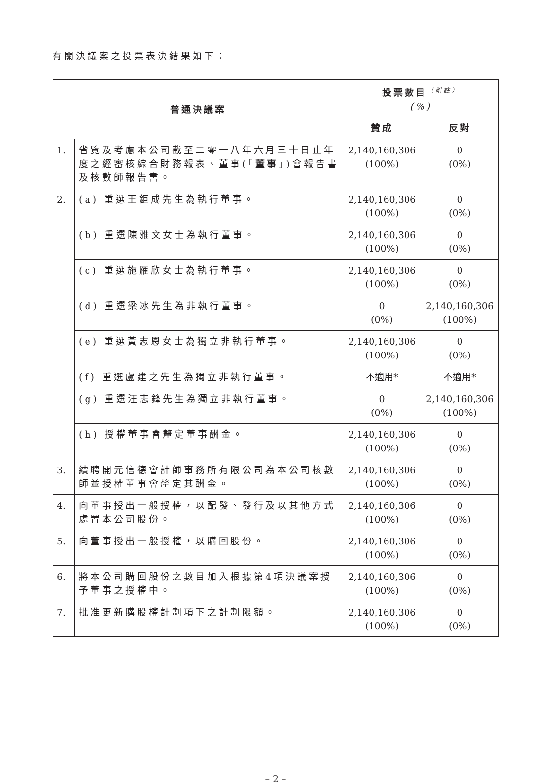有關決議案之投票表決結果如下：
| 普通決議案 | | 投票數目<sup>（附註）</sup> (%) | |
| --- | --- | --- | --- |
| | | 贊成 | 反對 |
| 1. | 省覽及考慮本公司截至二零一八年六月三十日止年度之經審核綜合財務報表、董事(「 董事 」)會報告書及核數師報告書。 | 2,140,160,306 (100%) | 0 (0%) |
| 2. | (a) 重選王鉅成先生為執行董事。 | 2,140,160,306 (100%) | 0 (0%) |
| | (b) 重選陳雅文女士為執行董事。 | 2,140,160,306 (100%) | 0 (0%) |
| | (c) 重選施雁欣女士為執行董事。 | 2,140,160,306 (100%) | 0 (0%) |
| | (d) 重選梁冰先生為非執行董事。 | 0 (0%) | 2,140,160,306 (100%) |
| | (e) 重選黃志恩女士為獨立非執行董事。 | 2,140,160,306 (100%) | 0 (0%) |
| | (f) 重選盧建之先生為獨立非執行董事。 | 不適用* | 不適用* |
| | (g) 重選汪志鋒先生為獨立非執行董事。 | 0 (0%) | 2,140,160,306 (100%) |
| | (h) 授權董事會釐定董事酬金。 | 2,140,160,306 (100%) | 0 (0%) |
| 3. | 續聘開元信德會計師事務所有限公司為本公司核數師並授權董事會釐定其酬金。 | 2,140,160,306 (100%) | 0 (0%) |
| 4. | 向董事授出一般授權，以配發、發行及以其他方式處置本公司股份。 | 2,140,160,306 (100%) | 0 (0%) |
| 5. | 向董事授出一般授權，以購回股份。 | 2,140,160,306 (100%) | 0 (0%) |
| 6. | 將本公司購回股份之數目加入根據第4項決議案授予董事之授權中。 | 2,140,160,306 (100%) | 0 (0%) |
| 7. | 批准更新購股權計劃項下之計劃限額。 | 2,140,160,306 (100%) | 0 (0%) |
– 2 –